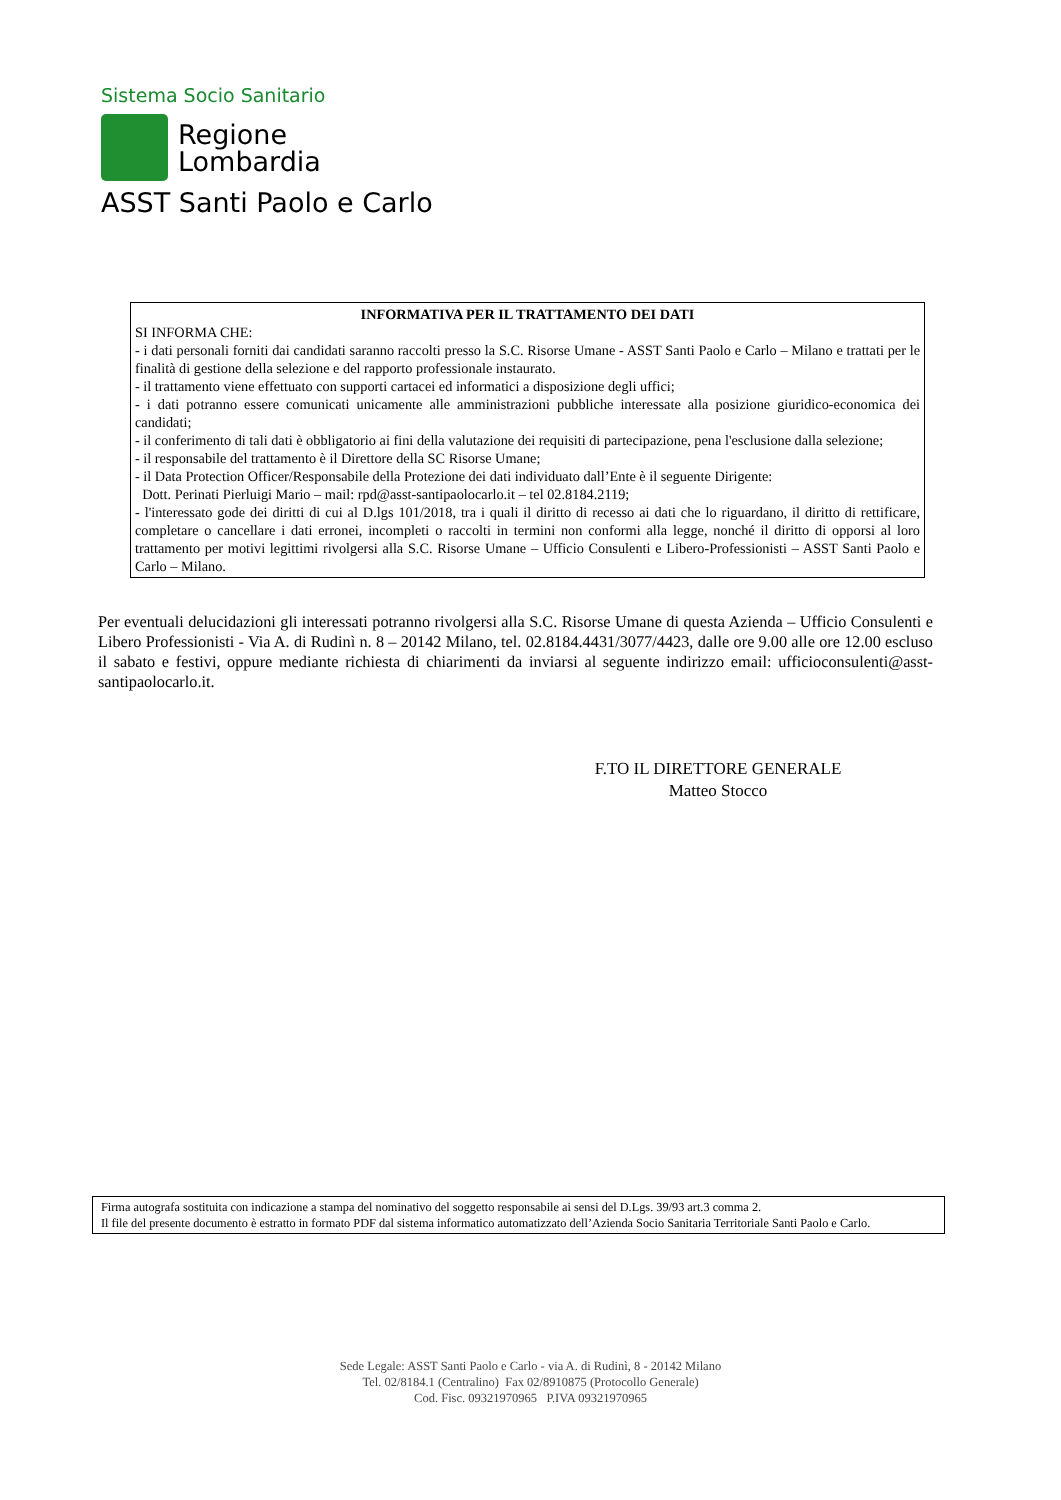Sistema Socio Sanitario
Regione
Lombardia
ASST Santi Paolo e Carlo
INFORMATIVA PER IL TRATTAMENTO DEI DATI
SI INFORMA CHE:
- i dati personali forniti dai candidati saranno raccolti presso la S.C. Risorse Umane - ASST Santi Paolo e Carlo – Milano e trattati per le finalità di gestione della selezione e del rapporto professionale instaurato.
- il trattamento viene effettuato con supporti cartacei ed informatici a disposizione degli uffici;
- i dati potranno essere comunicati unicamente alle amministrazioni pubbliche interessate alla posizione giuridico-economica dei candidati;
- il conferimento di tali dati è obbligatorio ai fini della valutazione dei requisiti di partecipazione, pena l'esclusione dalla selezione;
- il responsabile del trattamento è il Direttore della SC Risorse Umane;
- il Data Protection Officer/Responsabile della Protezione dei dati individuato dall’Ente è il seguente Dirigente:
Dott. Perinati Pierluigi Mario – mail: rpd@asst-santipaolocarlo.it – tel 02.8184.2119;
- l'interessato gode dei diritti di cui al D.lgs 101/2018, tra i quali il diritto di recesso ai dati che lo riguardano, il diritto di rettificare, completare o cancellare i dati erronei, incompleti o raccolti in termini non conformi alla legge, nonché il diritto di opporsi al loro trattamento per motivi legittimi rivolgersi alla S.C. Risorse Umane – Ufficio Consulenti e Libero-Professionisti – ASST Santi Paolo e Carlo – Milano.
Per eventuali delucidazioni gli interessati potranno rivolgersi alla S.C. Risorse Umane di questa Azienda – Ufficio Consulenti e Libero Professionisti - Via A. di Rudinì n. 8 – 20142 Milano, tel. 02.8184.4431/3077/4423, dalle ore 9.00 alle ore 12.00 escluso il sabato e festivi, oppure mediante richiesta di chiarimenti da inviarsi al seguente indirizzo email: ufficioconsulenti@asst-santipaolocarlo.it.
F.TO IL DIRETTORE GENERALE
Matteo Stocco
Firma autografa sostituita con indicazione a stampa del nominativo del soggetto responsabile ai sensi del D.Lgs. 39/93 art.3 comma 2.
Il file del presente documento è estratto in formato PDF dal sistema informatico automatizzato dell’Azienda Socio Sanitaria Territoriale Santi Paolo e Carlo.
Sede Legale: ASST Santi Paolo e Carlo - via A. di Rudinì, 8 - 20142 Milano
Tel. 02/8184.1 (Centralino) Fax 02/8910875 (Protocollo Generale)
Cod. Fisc. 09321970965 P.IVA 09321970965